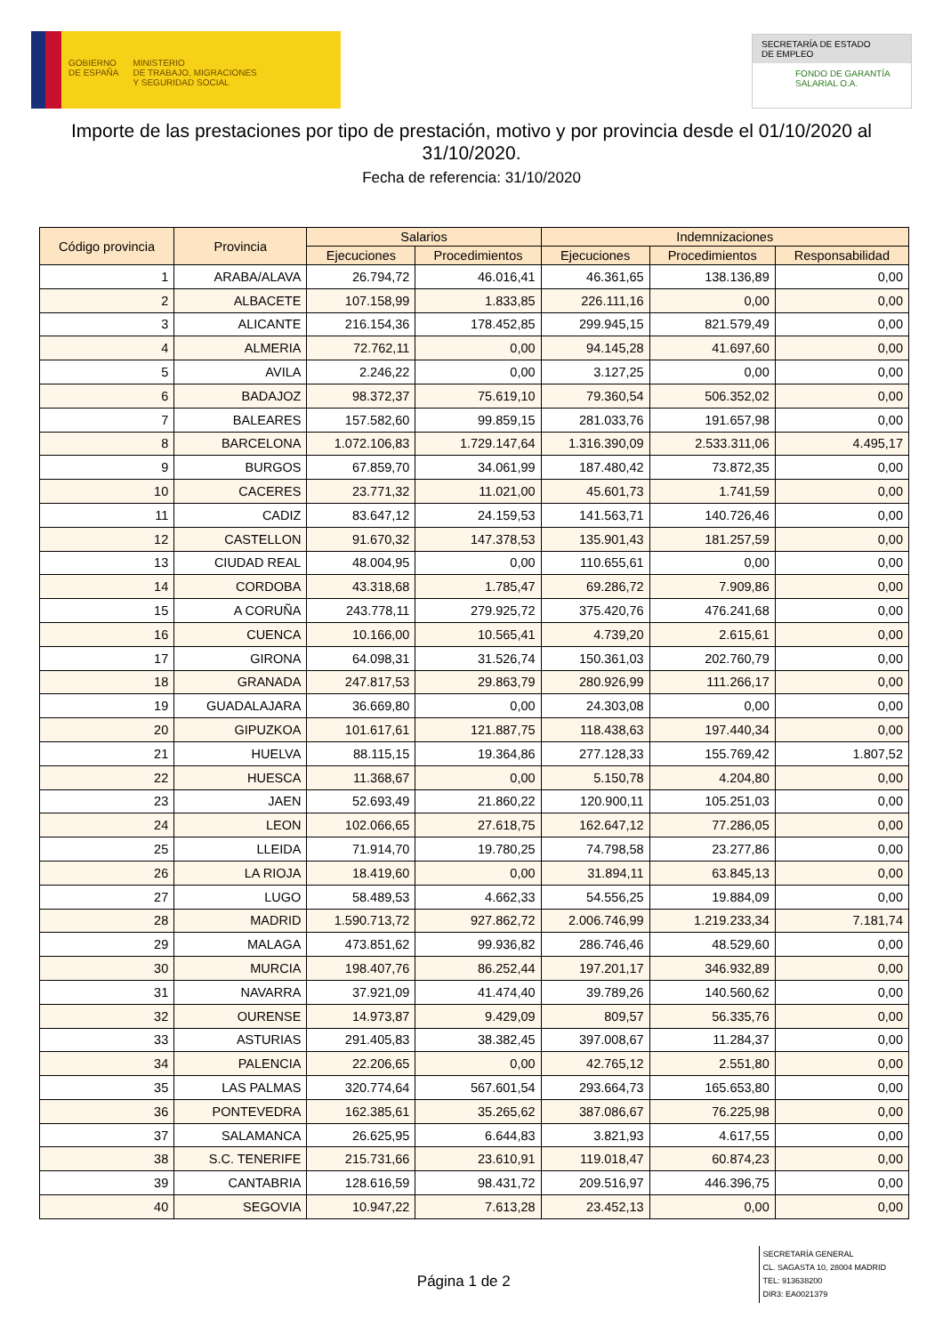GOBIERNO
DE ESPAÑA
MINISTERIO
DE TRABAJO, MIGRACIONES
Y SEGURIDAD SOCIAL
SECRETARÍA DE ESTADO
DE EMPLEO
FONDO DE GARANTÍA
SALARIAL O.A.
Importe de las prestaciones por tipo de prestación, motivo y por provincia desde el 01/10/2020 al 31/10/2020.
Fecha de referencia: 31/10/2020
| Código provincia | Provincia | Salarios | | Indemnizaciones | | |
| --- | --- | --- | --- | --- | --- | --- |
| | | Ejecuciones | Procedimientos | Ejecuciones | Procedimientos | Responsabilidad |
| 1 | ARABA/ALAVA | 26.794,72 | 46.016,41 | 46.361,65 | 138.136,89 | 0,00 |
| 2 | ALBACETE | 107.158,99 | 1.833,85 | 226.111,16 | 0,00 | 0,00 |
| 3 | ALICANTE | 216.154,36 | 178.452,85 | 299.945,15 | 821.579,49 | 0,00 |
| 4 | ALMERIA | 72.762,11 | 0,00 | 94.145,28 | 41.697,60 | 0,00 |
| 5 | AVILA | 2.246,22 | 0,00 | 3.127,25 | 0,00 | 0,00 |
| 6 | BADAJOZ | 98.372,37 | 75.619,10 | 79.360,54 | 506.352,02 | 0,00 |
| 7 | BALEARES | 157.582,60 | 99.859,15 | 281.033,76 | 191.657,98 | 0,00 |
| 8 | BARCELONA | 1.072.106,83 | 1.729.147,64 | 1.316.390,09 | 2.533.311,06 | 4.495,17 |
| 9 | BURGOS | 67.859,70 | 34.061,99 | 187.480,42 | 73.872,35 | 0,00 |
| 10 | CACERES | 23.771,32 | 11.021,00 | 45.601,73 | 1.741,59 | 0,00 |
| 11 | CADIZ | 83.647,12 | 24.159,53 | 141.563,71 | 140.726,46 | 0,00 |
| 12 | CASTELLON | 91.670,32 | 147.378,53 | 135.901,43 | 181.257,59 | 0,00 |
| 13 | CIUDAD REAL | 48.004,95 | 0,00 | 110.655,61 | 0,00 | 0,00 |
| 14 | CORDOBA | 43.318,68 | 1.785,47 | 69.286,72 | 7.909,86 | 0,00 |
| 15 | A CORUÑA | 243.778,11 | 279.925,72 | 375.420,76 | 476.241,68 | 0,00 |
| 16 | CUENCA | 10.166,00 | 10.565,41 | 4.739,20 | 2.615,61 | 0,00 |
| 17 | GIRONA | 64.098,31 | 31.526,74 | 150.361,03 | 202.760,79 | 0,00 |
| 18 | GRANADA | 247.817,53 | 29.863,79 | 280.926,99 | 111.266,17 | 0,00 |
| 19 | GUADALAJARA | 36.669,80 | 0,00 | 24.303,08 | 0,00 | 0,00 |
| 20 | GIPUZKOA | 101.617,61 | 121.887,75 | 118.438,63 | 197.440,34 | 0,00 |
| 21 | HUELVA | 88.115,15 | 19.364,86 | 277.128,33 | 155.769,42 | 1.807,52 |
| 22 | HUESCA | 11.368,67 | 0,00 | 5.150,78 | 4.204,80 | 0,00 |
| 23 | JAEN | 52.693,49 | 21.860,22 | 120.900,11 | 105.251,03 | 0,00 |
| 24 | LEON | 102.066,65 | 27.618,75 | 162.647,12 | 77.286,05 | 0,00 |
| 25 | LLEIDA | 71.914,70 | 19.780,25 | 74.798,58 | 23.277,86 | 0,00 |
| 26 | LA RIOJA | 18.419,60 | 0,00 | 31.894,11 | 63.845,13 | 0,00 |
| 27 | LUGO | 58.489,53 | 4.662,33 | 54.556,25 | 19.884,09 | 0,00 |
| 28 | MADRID | 1.590.713,72 | 927.862,72 | 2.006.746,99 | 1.219.233,34 | 7.181,74 |
| 29 | MALAGA | 473.851,62 | 99.936,82 | 286.746,46 | 48.529,60 | 0,00 |
| 30 | MURCIA | 198.407,76 | 86.252,44 | 197.201,17 | 346.932,89 | 0,00 |
| 31 | NAVARRA | 37.921,09 | 41.474,40 | 39.789,26 | 140.560,62 | 0,00 |
| 32 | OURENSE | 14.973,87 | 9.429,09 | 809,57 | 56.335,76 | 0,00 |
| 33 | ASTURIAS | 291.405,83 | 38.382,45 | 397.008,67 | 11.284,37 | 0,00 |
| 34 | PALENCIA | 22.206,65 | 0,00 | 42.765,12 | 2.551,80 | 0,00 |
| 35 | LAS PALMAS | 320.774,64 | 567.601,54 | 293.664,73 | 165.653,80 | 0,00 |
| 36 | PONTEVEDRA | 162.385,61 | 35.265,62 | 387.086,67 | 76.225,98 | 0,00 |
| 37 | SALAMANCA | 26.625,95 | 6.644,83 | 3.821,93 | 4.617,55 | 0,00 |
| 38 | S.C. TENERIFE | 215.731,66 | 23.610,91 | 119.018,47 | 60.874,23 | 0,00 |
| 39 | CANTABRIA | 128.616,59 | 98.431,72 | 209.516,97 | 446.396,75 | 0,00 |
| 40 | SEGOVIA | 10.947,22 | 7.613,28 | 23.452,13 | 0,00 | 0,00 |
Página 1 de 2
SECRETARÍA GENERAL
CL. SAGASTA 10, 28004 MADRID
TEL: 913638200
DIR3: EA0021379